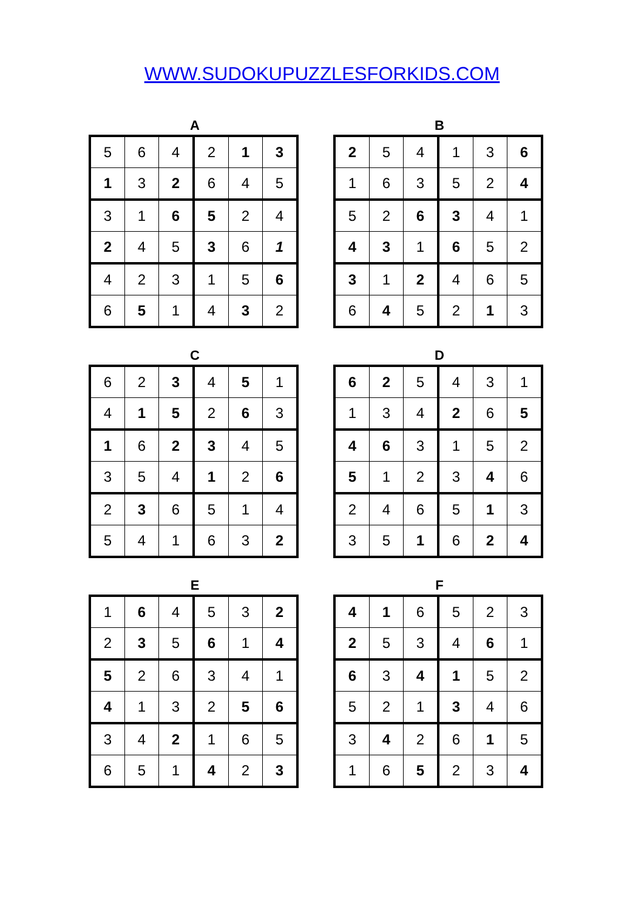WWW.SUDOKUPUZZLESFORKIDS.COM
A
| 5 | 6 | 4 | 2 | 1 | 3 |
| 1 | 3 | 2 | 6 | 4 | 5 |
| 3 | 1 | 6 | 5 | 2 | 4 |
| 2 | 4 | 5 | 3 | 6 | 1 |
| 4 | 2 | 3 | 1 | 5 | 6 |
| 6 | 5 | 1 | 4 | 3 | 2 |
B
| 2 | 5 | 4 | 1 | 3 | 6 |
| 1 | 6 | 3 | 5 | 2 | 4 |
| 5 | 2 | 6 | 3 | 4 | 1 |
| 4 | 3 | 1 | 6 | 5 | 2 |
| 3 | 1 | 2 | 4 | 6 | 5 |
| 6 | 4 | 5 | 2 | 1 | 3 |
C
| 6 | 2 | 3 | 4 | 5 | 1 |
| 4 | 1 | 5 | 2 | 6 | 3 |
| 1 | 6 | 2 | 3 | 4 | 5 |
| 3 | 5 | 4 | 1 | 2 | 6 |
| 2 | 3 | 6 | 5 | 1 | 4 |
| 5 | 4 | 1 | 6 | 3 | 2 |
D
| 6 | 2 | 5 | 4 | 3 | 1 |
| 1 | 3 | 4 | 2 | 6 | 5 |
| 4 | 6 | 3 | 1 | 5 | 2 |
| 5 | 1 | 2 | 3 | 4 | 6 |
| 2 | 4 | 6 | 5 | 1 | 3 |
| 3 | 5 | 1 | 6 | 2 | 4 |
E
| 1 | 6 | 4 | 5 | 3 | 2 |
| 2 | 3 | 5 | 6 | 1 | 4 |
| 5 | 2 | 6 | 3 | 4 | 1 |
| 4 | 1 | 3 | 2 | 5 | 6 |
| 3 | 4 | 2 | 1 | 6 | 5 |
| 6 | 5 | 1 | 4 | 2 | 3 |
F
| 4 | 1 | 6 | 5 | 2 | 3 |
| 2 | 5 | 3 | 4 | 6 | 1 |
| 6 | 3 | 4 | 1 | 5 | 2 |
| 5 | 2 | 1 | 3 | 4 | 6 |
| 3 | 4 | 2 | 6 | 1 | 5 |
| 1 | 6 | 5 | 2 | 3 | 4 |